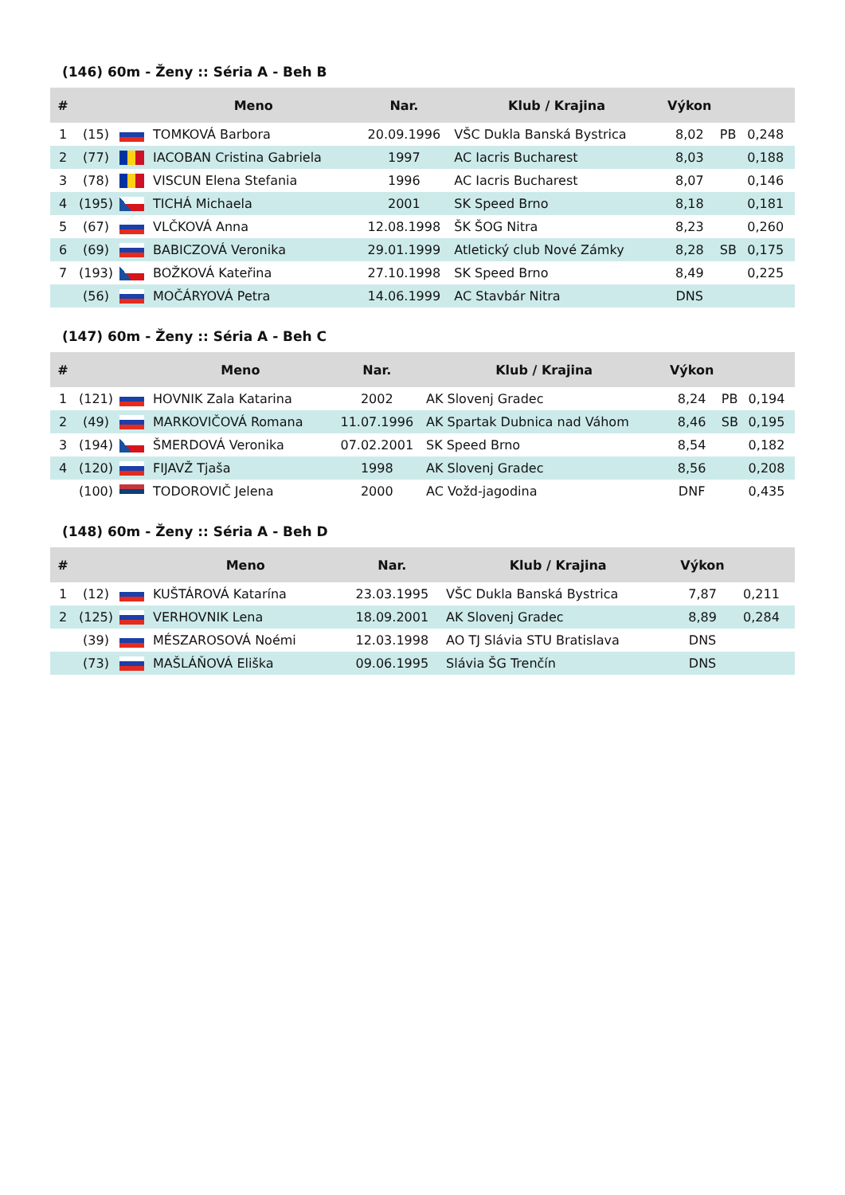(146) 60m - Ženy :: Séria A - Beh B
| # | | | Meno | Nar. | Klub / Krajina | Výkon | | |
| --- | --- | --- | --- | --- | --- | --- | --- | --- |
| 1 | (15) | | TOMKOVÁ Barbora | 20.09.1996 | VŠC Dukla Banská Bystrica | 8,02 | PB | 0,248 |
| 2 | (77) | | IACOBAN Cristina Gabriela | 1997 | AC Iacris Bucharest | 8,03 | | 0,188 |
| 3 | (78) | | VISCUN Elena Stefania | 1996 | AC Iacris Bucharest | 8,07 | | 0,146 |
| 4 | (195) | | TICHÁ Michaela | 2001 | SK Speed Brno | 8,18 | | 0,181 |
| 5 | (67) | | VLČKOVÁ Anna | 12.08.1998 | ŠK ŠOG Nitra | 8,23 | | 0,260 |
| 6 | (69) | | BABICZOVÁ Veronika | 29.01.1999 | Atletický club Nové Zámky | 8,28 | SB | 0,175 |
| 7 | (193) | | BOŽKOVÁ Kateřina | 27.10.1998 | SK Speed Brno | 8,49 | | 0,225 |
| | (56) | | MOČÁRYOVÁ Petra | 14.06.1999 | AC Stavbár Nitra | DNS | | |
(147) 60m - Ženy :: Séria A - Beh C
| # | | | Meno | Nar. | Klub / Krajina | Výkon | | |
| --- | --- | --- | --- | --- | --- | --- | --- | --- |
| 1 | (121) | | HOVNIK Zala Katarina | 2002 | AK Slovenj Gradec | 8,24 | PB | 0,194 |
| 2 | (49) | | MARKOVIČOVÁ Romana | 11.07.1996 | AK Spartak Dubnica nad Váhom | 8,46 | SB | 0,195 |
| 3 | (194) | | ŠMERDOVÁ Veronika | 07.02.2001 | SK Speed Brno | 8,54 | | 0,182 |
| 4 | (120) | | FIJAVŽ Tjaša | 1998 | AK Slovenj Gradec | 8,56 | | 0,208 |
| | (100) | | TODOROVIČ Jelena | 2000 | AC Vožd-jagodina | DNF | | 0,435 |
(148) 60m - Ženy :: Séria A - Beh D
| # | | | Meno | Nar. | Klub / Krajina | Výkon | | |
| --- | --- | --- | --- | --- | --- | --- | --- | --- |
| 1 | (12) | | KUŠTÁROVÁ Katarína | 23.03.1995 | VŠC Dukla Banská Bystrica | 7,87 | | 0,211 |
| 2 | (125) | | VERHOVNIK Lena | 18.09.2001 | AK Slovenj Gradec | 8,89 | | 0,284 |
| | (39) | | MÉSZAROSOVÁ Noémi | 12.03.1998 | AO TJ Slávia STU Bratislava | DNS | | |
| | (73) | | MAŠLÁŇOVÁ Eliška | 09.06.1995 | Slávia ŠG Trenčín | DNS | | |